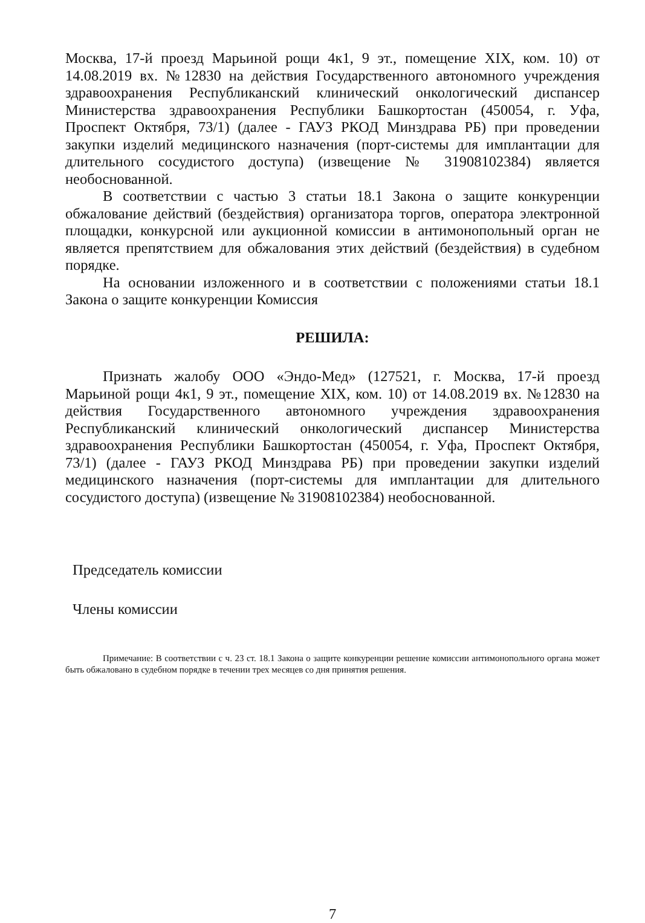Москва, 17-й проезд Марьиной рощи 4к1, 9 эт., помещение XIX, ком. 10) от 14.08.2019 вх. №12830 на действия Государственного автономного учреждения здравоохранения Республиканский клинический онкологический диспансер Министерства здравоохранения Республики Башкортостан (450054, г. Уфа, Проспект Октября, 73/1) (далее - ГАУЗ РКОД Минздрава РБ) при проведении закупки изделий медицинского назначения (порт-системы для имплантации для длительного сосудистого доступа) (извещение № 31908102384) является необоснованной.
В соответствии с частью 3 статьи 18.1 Закона о защите конкуренции обжалование действий (бездействия) организатора торгов, оператора электронной площадки, конкурсной или аукционной комиссии в антимонопольный орган не является препятствием для обжалования этих действий (бездействия) в судебном порядке.
На основании изложенного и в соответствии с положениями статьи 18.1 Закона о защите конкуренции Комиссия
РЕШИЛА:
Признать жалобу ООО «Эндо-Мед» (127521, г. Москва, 17-й проезд Марьиной рощи 4к1, 9 эт., помещение XIX, ком. 10) от 14.08.2019 вх. №12830 на действия Государственного автономного учреждения здравоохранения Республиканский клинический онкологический диспансер Министерства здравоохранения Республики Башкортостан (450054, г. Уфа, Проспект Октября, 73/1) (далее - ГАУЗ РКОД Минздрава РБ) при проведении закупки изделий медицинского назначения (порт-системы для имплантации для длительного сосудистого доступа) (извещение № 31908102384) необоснованной.
Председатель комиссии
Члены комиссии
Примечание: В соответствии с ч. 23 ст. 18.1 Закона о защите конкуренции решение комиссии антимонопольного органа может быть обжаловано в судебном порядке в течении трех месяцев со дня принятия решения.
7